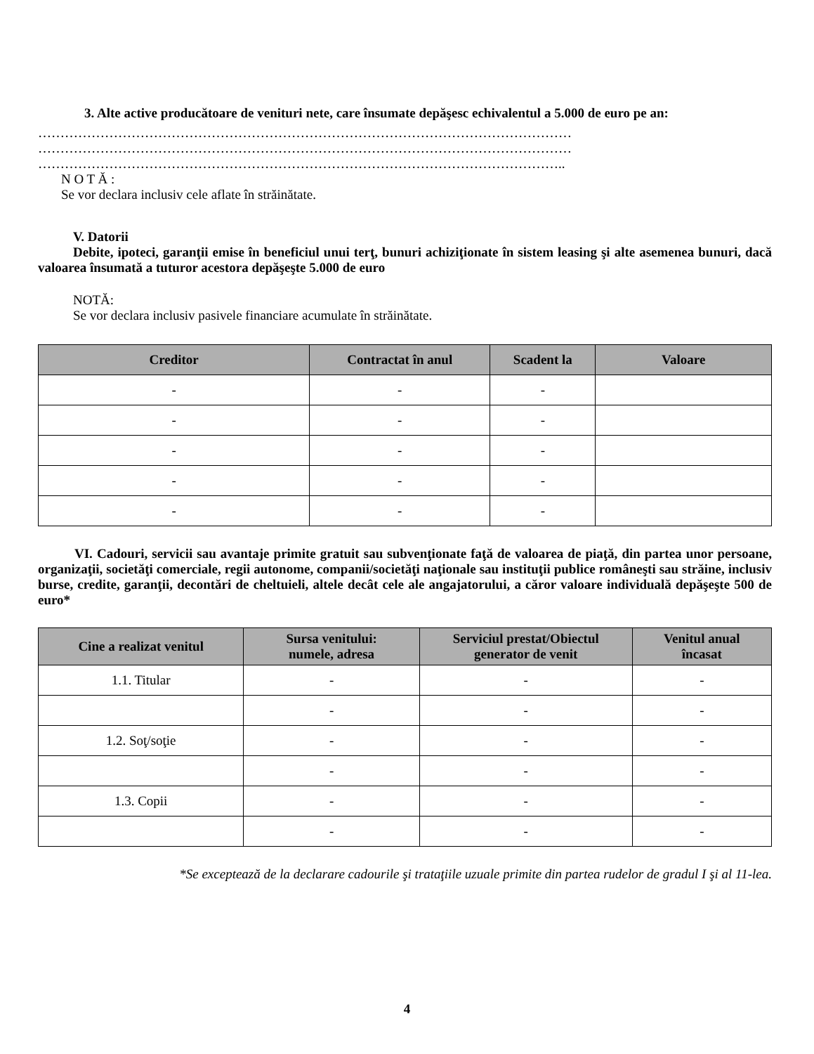3. Alte active producătoare de venituri nete, care însumate depăşesc echivalentul a 5.000 de euro pe an:
…………………………………………………………………………………………………………
…………………………………………………………………………………………………………
………………………………………………………………………………………………………..
N O T Ă :
Se vor declara inclusiv cele aflate în străinătate.
V. Datorii
Debite, ipoteci, garanţii emise în beneficiul unui terţ, bunuri achiziţionate în sistem leasing şi alte asemenea bunuri, dacă valoarea însumată a tuturor acestora depăşeşte 5.000 de euro
NOTĂ:
Se vor declara inclusiv pasivele financiare acumulate în străinătate.
| Creditor | Contractat în anul | Scadent la | Valoare |
| --- | --- | --- | --- |
| - | - | - | |
| - | - | - | |
| - | - | - | |
| - | - | - | |
| - | - | - | |
VI. Cadouri, servicii sau avantaje primite gratuit sau subvenţionate faţă de valoarea de piaţă, din partea unor persoane, organizaţii, societăţi comerciale, regii autonome, companii/societăţi naţionale sau instituţii publice româneşti sau străine, inclusiv burse, credite, garanţii, decontări de cheltuieli, altele decât cele ale angajatorului, a căror valoare individuală depăşeşte 500 de euro*
| Cine a realizat venitul | Sursa venitului: numele, adresa | Serviciul prestat/Obiectul generator de venit | Venitul anual încasat |
| --- | --- | --- | --- |
| 1.1. Titular | - | - | - |
| | - | - | - |
| 1.2. Soţ/soţie | - | - | - |
| | - | - | - |
| 1.3. Copii | - | - | - |
| | - | - | - |
*Se exceptează de la declarare cadourile şi trataţiile uzuale primite din partea rudelor de gradul I şi al 11-lea.
4